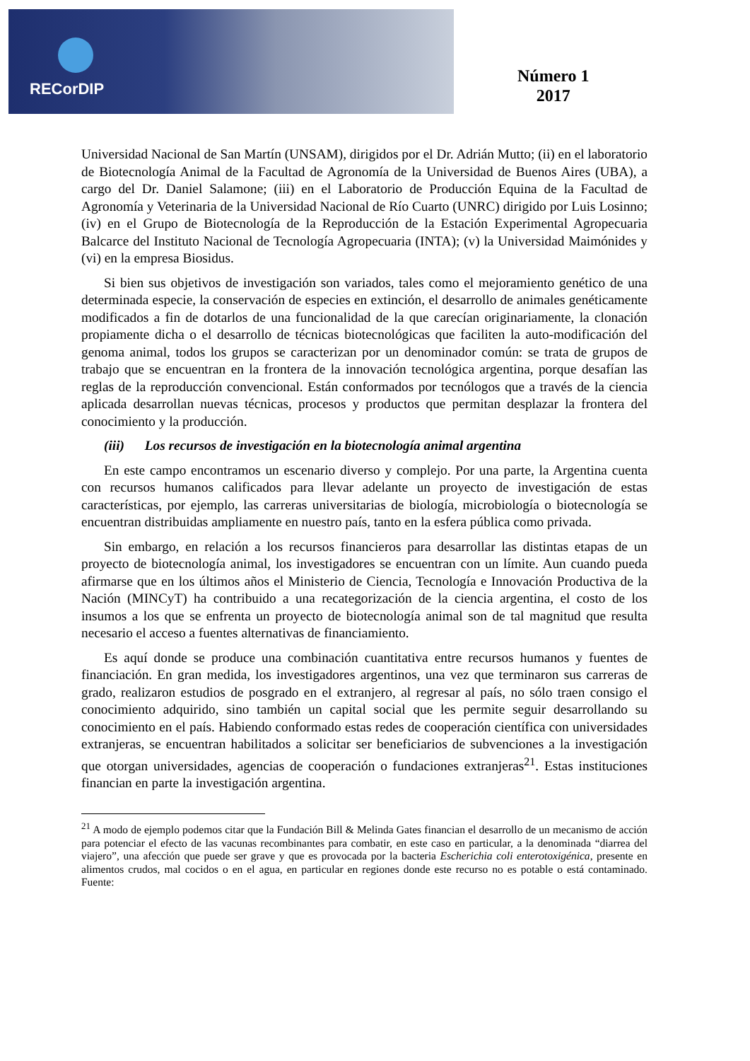RECorDIP
Número 1
2017
Universidad Nacional de San Martín (UNSAM), dirigidos por el Dr. Adrián Mutto; (ii) en el laboratorio de Biotecnología Animal de la Facultad de Agronomía de la Universidad de Buenos Aires (UBA), a cargo del Dr. Daniel Salamone; (iii) en el Laboratorio de Producción Equina de la Facultad de Agronomía y Veterinaria de la Universidad Nacional de Río Cuarto (UNRC) dirigido por Luis Losinno; (iv) en el Grupo de Biotecnología de la Reproducción de la Estación Experimental Agropecuaria Balcarce del Instituto Nacional de Tecnología Agropecuaria (INTA); (v) la Universidad Maimónides y (vi) en la empresa Biosidus.
Si bien sus objetivos de investigación son variados, tales como el mejoramiento genético de una determinada especie, la conservación de especies en extinción, el desarrollo de animales genéticamente modificados a fin de dotarlos de una funcionalidad de la que carecían originariamente, la clonación propiamente dicha o el desarrollo de técnicas biotecnológicas que faciliten la auto-modificación del genoma animal, todos los grupos se caracterizan por un denominador común: se trata de grupos de trabajo que se encuentran en la frontera de la innovación tecnológica argentina, porque desafían las reglas de la reproducción convencional. Están conformados por tecnólogos que a través de la ciencia aplicada desarrollan nuevas técnicas, procesos y productos que permitan desplazar la frontera del conocimiento y la producción.
(iii) Los recursos de investigación en la biotecnología animal argentina
En este campo encontramos un escenario diverso y complejo. Por una parte, la Argentina cuenta con recursos humanos calificados para llevar adelante un proyecto de investigación de estas características, por ejemplo, las carreras universitarias de biología, microbiología o biotecnología se encuentran distribuidas ampliamente en nuestro país, tanto en la esfera pública como privada.
Sin embargo, en relación a los recursos financieros para desarrollar las distintas etapas de un proyecto de biotecnología animal, los investigadores se encuentran con un límite. Aun cuando pueda afirmarse que en los últimos años el Ministerio de Ciencia, Tecnología e Innovación Productiva de la Nación (MINCyT) ha contribuido a una recategorización de la ciencia argentina, el costo de los insumos a los que se enfrenta un proyecto de biotecnología animal son de tal magnitud que resulta necesario el acceso a fuentes alternativas de financiamiento.
Es aquí donde se produce una combinación cuantitativa entre recursos humanos y fuentes de financiación. En gran medida, los investigadores argentinos, una vez que terminaron sus carreras de grado, realizaron estudios de posgrado en el extranjero, al regresar al país, no sólo traen consigo el conocimiento adquirido, sino también un capital social que les permite seguir desarrollando su conocimiento en el país. Habiendo conformado estas redes de cooperación científica con universidades extranjeras, se encuentran habilitados a solicitar ser beneficiarios de subvenciones a la investigación que otorgan universidades, agencias de cooperación o fundaciones extranjeras<sup>21</sup>. Estas instituciones financian en parte la investigación argentina.
<sup>21</sup> A modo de ejemplo podemos citar que la Fundación Bill & Melinda Gates financian el desarrollo de un mecanismo de acción para potenciar el efecto de las vacunas recombinantes para combatir, en este caso en particular, a la denominada “diarrea del viajero”, una afección que puede ser grave y que es provocada por la bacteria Escherichia coli enterotoxigénica, presente en alimentos crudos, mal cocidos o en el agua, en particular en regiones donde este recurso no es potable o está contaminado. Fuente: